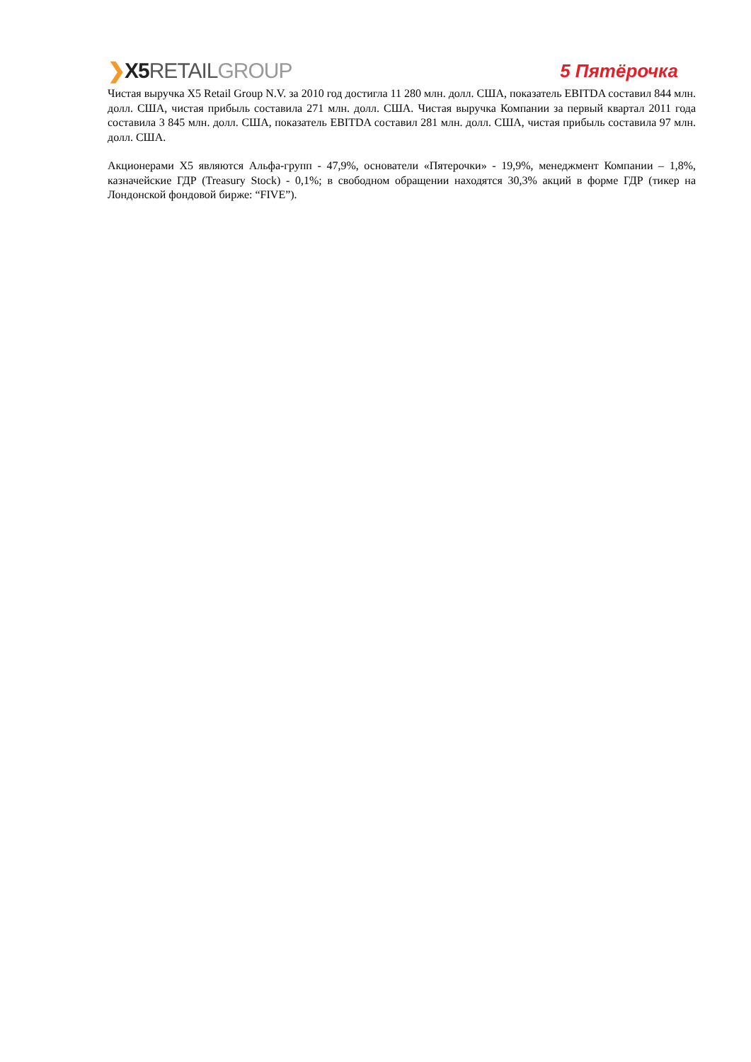❯X5 RETAILGROUP 5 Пятёрочка
Чистая выручка X5 Retail Group N.V. за 2010 год достигла 11 280 млн. долл. США, показатель EBITDA составил 844 млн. долл. США, чистая прибыль составила 271 млн. долл. США. Чистая выручка Компании за первый квартал 2011 года составила 3 845 млн. долл. США, показатель EBITDA составил 281 млн. долл. США, чистая прибыль составила 97 млн. долл. США.
Акционерами X5 являются Альфа-групп - 47,9%, основатели «Пятерочки» - 19,9%, менеджмент Компании – 1,8%, казначейские ГДР (Treasury Stock) - 0,1%; в свободном обращении находятся 30,3% акций в форме ГДР (тикер на Лондонской фондовой бирже: “FIVE”).